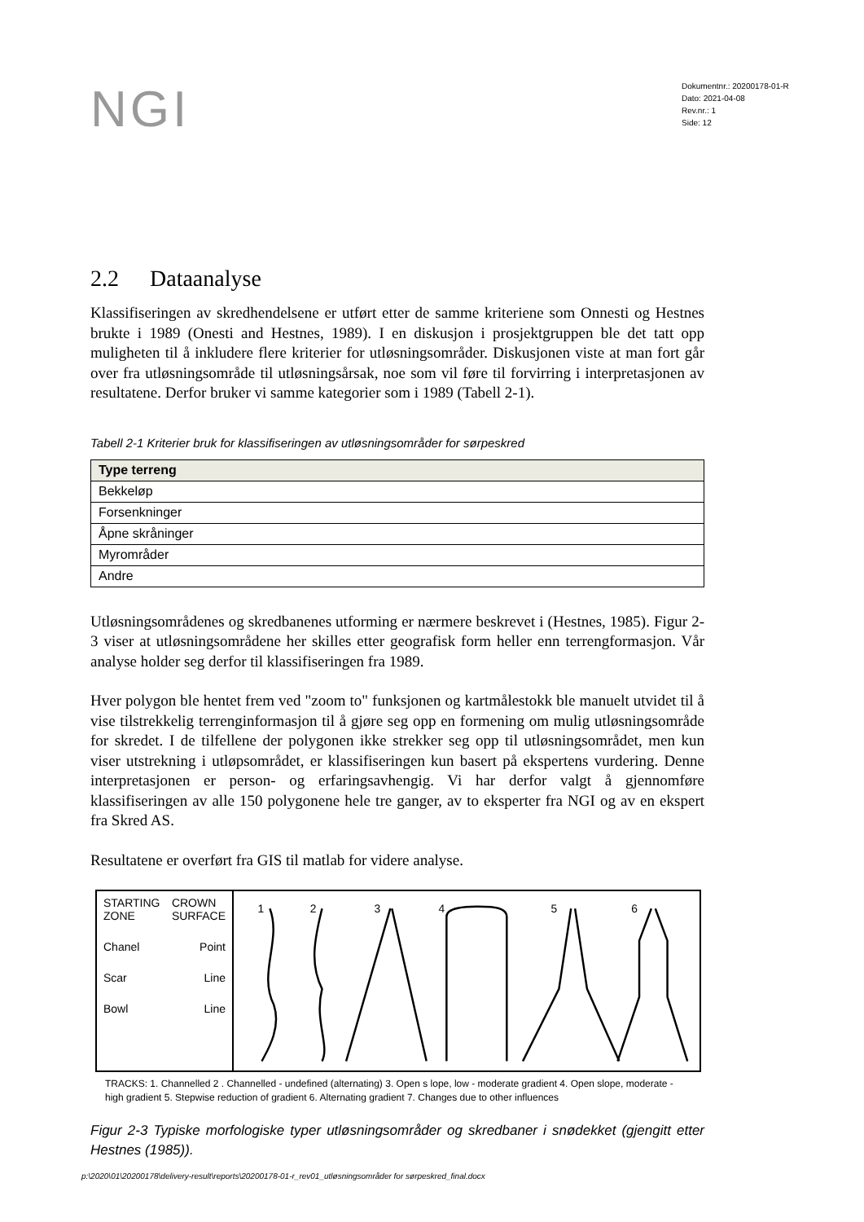NGI
Dokumentnr.: 20200178-01-R
Dato: 2021-04-08
Rev.nr.: 1
Side: 12
2.2 Dataanalyse
Klassifiseringen av skredhendelsene er utført etter de samme kriteriene som Onnesti og Hestnes brukte i 1989 (Onesti and Hestnes, 1989). I en diskusjon i prosjektgruppen ble det tatt opp muligheten til å inkludere flere kriterier for utløsningsområder. Diskusjonen viste at man fort går over fra utløsningsområde til utløsningsårsak, noe som vil føre til forvirring i interpretasjonen av resultatene. Derfor bruker vi samme kategorier som i 1989 (Tabell 2-1).
Tabell 2-1 Kriterier bruk for klassifiseringen av utløsningsområder for sørpeskred
| Type terreng |
| --- |
| Bekkeløp |
| Forsenkninger |
| Åpne skråninger |
| Myrområder |
| Andre |
Utløsningsområdenes og skredbanenes utforming er nærmere beskrevet i (Hestnes, 1985). Figur 2-3 viser at utløsningsområdene her skilles etter geografisk form heller enn terrengformasjon. Vår analyse holder seg derfor til klassifiseringen fra 1989.
Hver polygon ble hentet frem ved "zoom to" funksjonen og kartmålestokk ble manuelt utvidet til å vise tilstrekkelig terrenginformasjon til å gjøre seg opp en formening om mulig utløsningsområde for skredet. I de tilfellene der polygonen ikke strekker seg opp til utløsningsområdet, men kun viser utstrekning i utløpsområdet, er klassifiseringen kun basert på ekspertens vurdering. Denne interpretasjonen er person- og erfaringsavhengig. Vi har derfor valgt å gjennomføre klassifiseringen av alle 150 polygonene hele tre ganger, av to eksperter fra NGI og av en ekspert fra Skred AS.
Resultatene er overført fra GIS til matlab for videre analyse.
STARTING
ZONE CROWN
SURFACE
Chanel Point
Scar Line
Bowl Line
1
2
3
4
5
6
TRACKS: 1. Channelled 2 . Channelled - undefined (alternating) 3. Open s lope, low - moderate gradient 4. Open slope, moderate - high gradient 5. Stepwise reduction of gradient 6. Alternating gradient 7. Changes due to other influences
Figur 2-3 Typiske morfologiske typer utløsningsområder og skredbaner i snødekket (gjengitt etter Hestnes (1985)).
p:\2020\01\20200178\delivery-result\reports\20200178-01-r_rev01_utløsningsområder for sørpeskred_final.docx